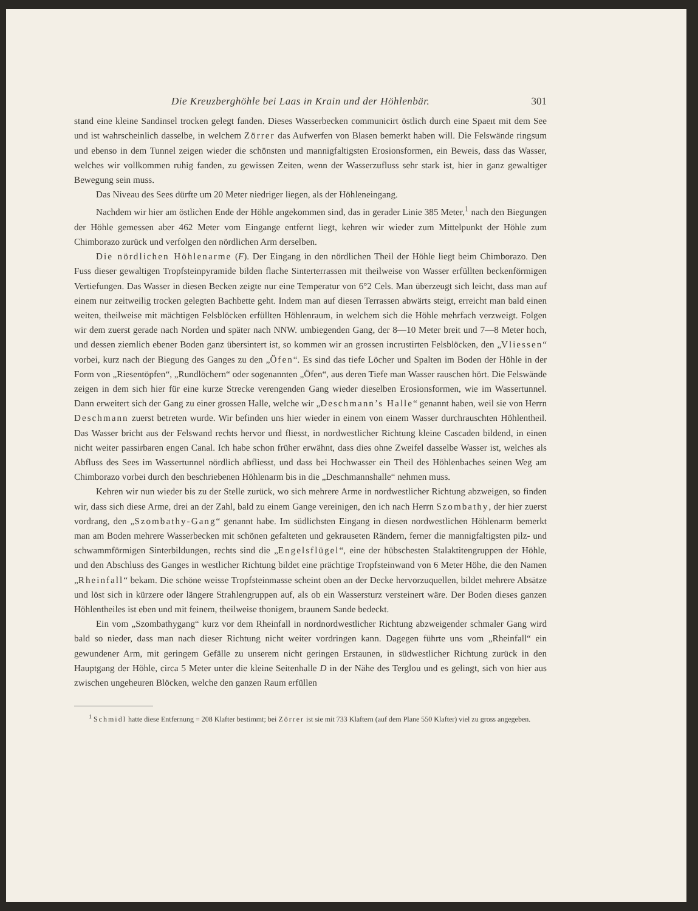Die Kreuzberghöhle bei Laas in Krain und der Höhlenbär. 301
stand eine kleine Sandinsel trocken gelegt fanden. Dieses Wasserbecken communicirt östlich durch eine Spaeıt mit dem See und ist wahrscheinlich dasselbe, in welchem Zörrer das Aufwerfen von Blasen bemerkt haben will. Die Felswände ringsum und ebenso in dem Tunnel zeigen wieder die schönsten und mannigfaltigsten Erosionsformen, ein Beweis, dass das Wasser, welches wir vollkommen ruhig fanden, zu gewissen Zeiten, wenn der Wasserzufluss sehr stark ist, hier in ganz gewaltiger Bewegung sein muss.
Das Niveau des Sees dürfte um 20 Meter niedriger liegen, als der Höhleneingang.
Nachdem wir hier am östlichen Ende der Höhle angekommen sind, das in gerader Linie 385 Meter,<sup>1</sup> nach den Biegungen der Höhle gemessen aber 462 Meter vom Eingange entfernt liegt, kehren wir wieder zum Mittelpunkt der Höhle zum Chimborazo zurück und verfolgen den nördlichen Arm derselben.
Die nördlichen Höhlenarme (F). Der Eingang in den nördlichen Theil der Höhle liegt beim Chimborazo. Den Fuss dieser gewaltigen Tropfsteinpyramide bilden flache Sinterterrassen mit theilweise von Wasser erfüllten beckenförmigen Vertiefungen. Das Wasser in diesen Becken zeigte nur eine Temperatur von 6°2 Cels. Man überzeugt sich leicht, dass man auf einem nur zeitweilig trocken gelegten Bachbette geht. Indem man auf diesen Terrassen abwärts steigt, erreicht man bald einen weiten, theilweise mit mächtigen Felsblöcken erfüllten Höhlenraum, in welchem sich die Höhle mehrfach verzweigt. Folgen wir dem zuerst gerade nach Norden und später nach NNW. umbiegenden Gang, der 8—10 Meter breit und 7—8 Meter hoch, und dessen ziemlich ebener Boden ganz übersintert ist, so kommen wir an grossen incrustirten Felsblöcken, den „Vliessen“ vorbei, kurz nach der Biegung des Ganges zu den „Öfen“. Es sind das tiefe Löcher und Spalten im Boden der Höhle in der Form von „Riesentöpfen“, „Rundlöchern“ oder sogenannten „Öfen“, aus deren Tiefe man Wasser rauschen hört. Die Felswände zeigen in dem sich hier für eine kurze Strecke verengenden Gang wieder dieselben Erosionsformen, wie im Wassertunnel. Dann erweitert sich der Gang zu einer grossen Halle, welche wir „Deschmann’s Halle“ genannt haben, weil sie von Herrn Deschmann zuerst betreten wurde. Wir befinden uns hier wieder in einem von einem Wasser durchrauschten Höhlentheil. Das Wasser bricht aus der Felswand rechts hervor und fliesst, in nordwestlicher Richtung kleine Cascaden bildend, in einen nicht weiter passirbaren engen Canal. Ich habe schon früher erwähnt, dass dies ohne Zweifel dasselbe Wasser ist, welches als Abfluss des Sees im Wassertunnel nördlich abfliesst, und dass bei Hochwasser ein Theil des Höhlenbaches seinen Weg am Chimborazo vorbei durch den beschriebenen Höhlenarm bis in die „Deschmannshalle“ nehmen muss.
Kehren wir nun wieder bis zu der Stelle zurück, wo sich mehrere Arme in nordwestlicher Richtung abzweigen, so finden wir, dass sich diese Arme, drei an der Zahl, bald zu einem Gange vereinigen, den ich nach Herrn Szombathy, der hier zuerst vordrang, den „Szombathy-Gang“ genannt habe. Im südlichsten Eingang in diesen nordwestlichen Höhlenarm bemerkt man am Boden mehrere Wasserbecken mit schönen gefalteten und gekrauseten Rändern, ferner die mannigfaltigsten pilz- und schwammförmigen Sinterbildungen, rechts sind die „Engelsflügel“, eine der hübschesten Stalaktitengruppen der Höhle, und den Abschluss des Ganges in westlicher Richtung bildet eine prächtige Tropfsteinwand von 6 Meter Höhe, die den Namen „Rheinfall“ bekam. Die schöne weisse Tropfsteinmasse scheint oben an der Decke hervorzuquellen, bildet mehrere Absätze und löst sich in kürzere oder längere Strahlengruppen auf, als ob ein Wassersturz versteinert wäre. Der Boden dieses ganzen Höhlentheiles ist eben und mit feinem, theilweise thonigem, braunem Sande bedeckt.
Ein vom „Szombathygang“ kurz vor dem Rheinfall in nordnordwestlicher Richtung abzweigender schmaler Gang wird bald so nieder, dass man nach dieser Richtung nicht weiter vordringen kann. Dagegen führte uns vom „Rheinfall“ ein gewundener Arm, mit geringem Gefälle zu unserem nicht geringen Erstaunen, in südwestlicher Richtung zurück in den Hauptgang der Höhle, circa 5 Meter unter die kleine Seitenhalle D in der Nähe des Terglou und es gelingt, sich von hier aus zwischen ungeheuren Blöcken, welche den ganzen Raum erfüllen
<sup>1</sup> Schmidl hatte diese Entfernung = 208 Klafter bestimmt; bei Zörrer ist sie mit 733 Klaftern (auf dem Plane 550 Klafter) viel zu gross angegeben.